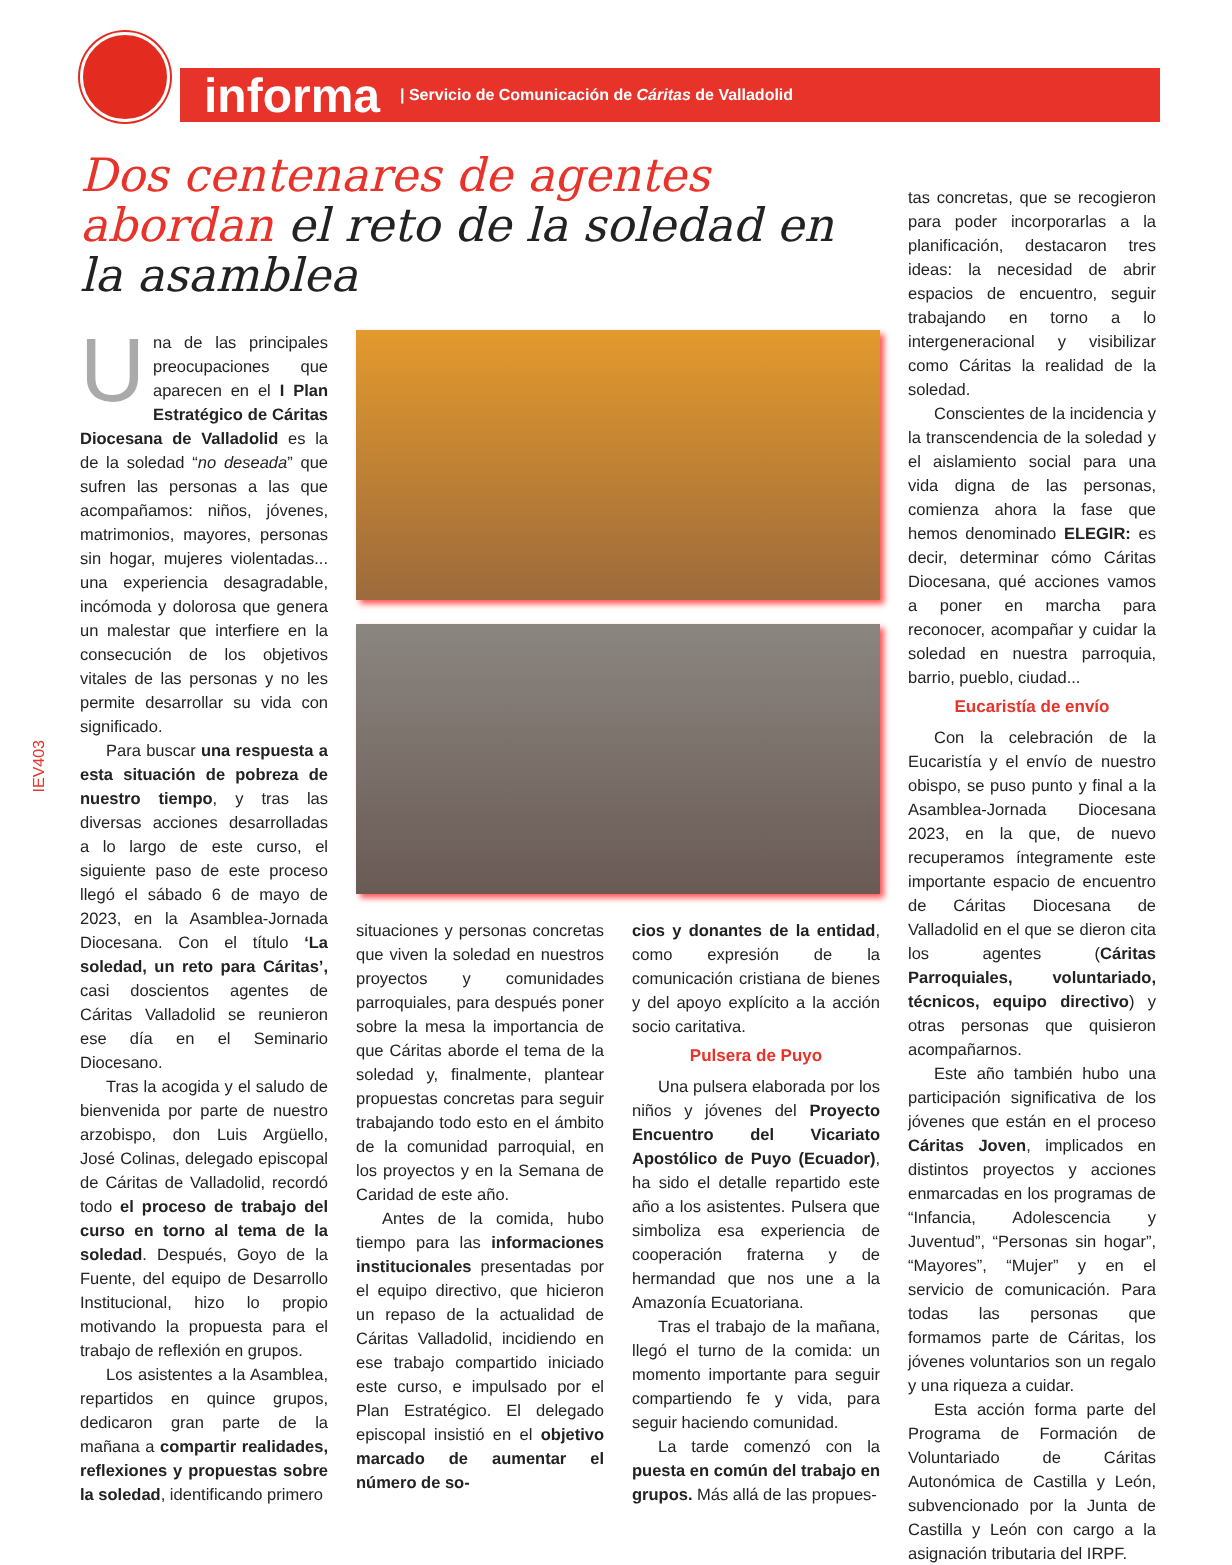informa | Servicio de Comunicación de Cáritas de Valladolid
IEV403
Dos centenares de agentes abordan el reto de la soledad en la asamblea
Una de las principales preocupaciones que aparecen en el I Plan Estratégico de Cáritas Diocesana de Valladolid es la de la soledad “no deseada” que sufren las personas a las que acompañamos: niños, jóvenes, matrimonios, mayores, personas sin hogar, mujeres violentadas... una experiencia desagradable, incómoda y dolorosa que genera un malestar que interfiere en la consecución de los objetivos vitales de las personas y no les permite desarrollar su vida con significado.
Para buscar una respuesta a esta situación de pobreza de nuestro tiempo, y tras las diversas acciones desarrolladas a lo largo de este curso, el siguiente paso de este proceso llegó el sábado 6 de mayo de 2023, en la Asamblea-Jornada Diocesana. Con el título ‘La soledad, un reto para Cáritas’, casi doscientos agentes de Cáritas Valladolid se reunieron ese día en el Seminario Diocesano.
Tras la acogida y el saludo de bienvenida por parte de nuestro arzobispo, don Luis Argüello, José Colinas, delegado episcopal de Cáritas de Valladolid, recordó todo el proceso de trabajo del curso en torno al tema de la soledad. Después, Goyo de la Fuente, del equipo de Desarrollo Institucional, hizo lo propio motivando la propuesta para el trabajo de reflexión en grupos.
Los asistentes a la Asamblea, repartidos en quince grupos, dedicaron gran parte de la mañana a compartir realidades, reflexiones y propuestas sobre la soledad, identificando primero
situaciones y personas concretas que viven la soledad en nuestros proyectos y comunidades parroquiales, para después poner sobre la mesa la importancia de que Cáritas aborde el tema de la soledad y, finalmente, plantear propuestas concretas para seguir trabajando todo esto en el ámbito de la comunidad parroquial, en los proyectos y en la Semana de Caridad de este año.
Antes de la comida, hubo tiempo para las informaciones institucionales presentadas por el equipo directivo, que hicieron un repaso de la actualidad de Cáritas Valladolid, incidiendo en ese trabajo compartido iniciado este curso, e impulsado por el Plan Estratégico. El delegado episcopal insistió en el objetivo marcado de aumentar el número de so-
cios y donantes de la entidad, como expresión de la comunicación cristiana de bienes y del apoyo explícito a la acción socio caritativa.
Pulsera de Puyo
Una pulsera elaborada por los niños y jóvenes del Proyecto Encuentro del Vicariato Apostólico de Puyo (Ecuador), ha sido el detalle repartido este año a los asistentes. Pulsera que simboliza esa experiencia de cooperación fraterna y de hermandad que nos une a la Amazonía Ecuatoriana.
Tras el trabajo de la mañana, llegó el turno de la comida: un momento importante para seguir compartiendo fe y vida, para seguir haciendo comunidad.
La tarde comenzó con la puesta en común del trabajo en grupos. Más allá de las propues-
tas concretas, que se recogieron para poder incorporarlas a la planificación, destacaron tres ideas: la necesidad de abrir espacios de encuentro, seguir trabajando en torno a lo intergeneracional y visibilizar como Cáritas la realidad de la soledad.
Conscientes de la incidencia y la transcendencia de la soledad y el aislamiento social para una vida digna de las personas, comienza ahora la fase que hemos denominado ELEGIR: es decir, determinar cómo Cáritas Diocesana, qué acciones vamos a poner en marcha para reconocer, acompañar y cuidar la soledad en nuestra parroquia, barrio, pueblo, ciudad...
Eucaristía de envío
Con la celebración de la Eucaristía y el envío de nuestro obispo, se puso punto y final a la Asamblea-Jornada Diocesana 2023, en la que, de nuevo recuperamos íntegramente este importante espacio de encuentro de Cáritas Diocesana de Valladolid en el que se dieron cita los agentes (Cáritas Parroquiales, voluntariado, técnicos, equipo directivo) y otras personas que quisieron acompañarnos.
Este año también hubo una participación significativa de los jóvenes que están en el proceso Cáritas Joven, implicados en distintos proyectos y acciones enmarcadas en los programas de “Infancia, Adolescencia y Juventud”, “Personas sin hogar”, “Mayores”, “Mujer” y en el servicio de comunicación. Para todas las personas que formamos parte de Cáritas, los jóvenes voluntarios son un regalo y una riqueza a cuidar.
Esta acción forma parte del Programa de Formación de Voluntariado de Cáritas Autonómica de Castilla y León, subvencionado por la Junta de Castilla y León con cargo a la asignación tributaria del IRPF.